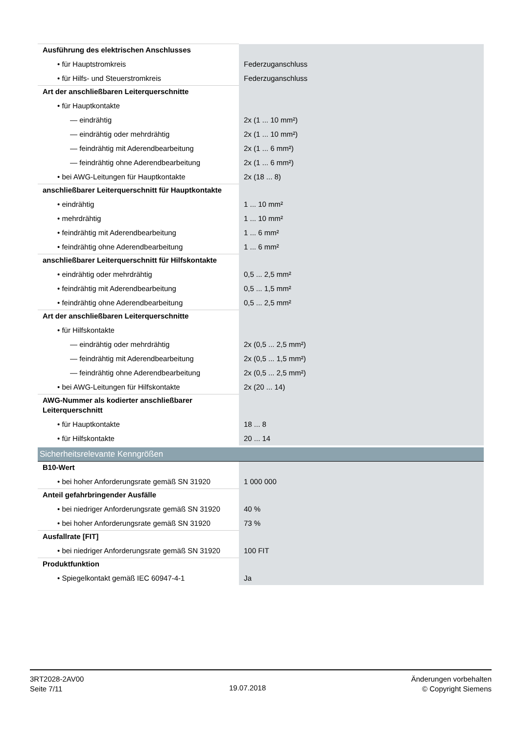| Ausführung des elektrischen Anschlusses | |
| • für Hauptstromkreis | Federzuganschluss |
| • für Hilfs- und Steuerstromkreis | Federzuganschluss |
| Art der anschließbaren Leiterquerschnitte | |
| • für Hauptkontakte | |
| — eindrähtig | 2x (1 ... 10 mm²) |
| — eindrähtig oder mehrdrähtig | 2x (1 ... 10 mm²) |
| — feindrähtig mit Aderendbearbeitung | 2x (1 ... 6 mm²) |
| — feindrähtig ohne Aderendbearbeitung | 2x (1 ... 6 mm²) |
| • bei AWG-Leitungen für Hauptkontakte | 2x (18 ... 8) |
| anschließbarer Leiterquerschnitt für Hauptkontakte | |
| • eindrähtig | 1 ... 10 mm² |
| • mehrdrähtig | 1 ... 10 mm² |
| • feindrähtig mit Aderendbearbeitung | 1 ... 6 mm² |
| • feindrähtig ohne Aderendbearbeitung | 1 ... 6 mm² |
| anschließbarer Leiterquerschnitt für Hilfskontakte | |
| • eindrähtig oder mehrdrähtig | 0,5 ... 2,5 mm² |
| • feindrähtig mit Aderendbearbeitung | 0,5 ... 1,5 mm² |
| • feindrähtig ohne Aderendbearbeitung | 0,5 ... 2,5 mm² |
| Art der anschließbaren Leiterquerschnitte | |
| • für Hilfskontakte | |
| — eindrähtig oder mehrdrähtig | 2x (0,5 ... 2,5 mm²) |
| — feindrähtig mit Aderendbearbeitung | 2x (0,5 ... 1,5 mm²) |
| — feindrähtig ohne Aderendbearbeitung | 2x (0,5 ... 2,5 mm²) |
| • bei AWG-Leitungen für Hilfskontakte | 2x (20 ... 14) |
| AWG-Nummer als kodierter anschließbarer Leiterquerschnitt | |
| • für Hauptkontakte | 18 ... 8 |
| • für Hilfskontakte | 20 ... 14 |
| Sicherheitsrelevante Kenngrößen | |
| B10-Wert | |
| • bei hoher Anforderungsrate gemäß SN 31920 | 1 000 000 |
| Anteil gefahrbringender Ausfälle | |
| • bei niedriger Anforderungsrate gemäß SN 31920 | 40 % |
| • bei hoher Anforderungsrate gemäß SN 31920 | 73 % |
| Ausfallrate [FIT] | |
| • bei niedriger Anforderungsrate gemäß SN 31920 | 100 FIT |
| Produktfunktion | |
| • Spiegelkontakt gemäß IEC 60947-4-1 | Ja |
3RT2028-2AV00
Seite 7/11
19.07.2018
Änderungen vorbehalten
© Copyright Siemens